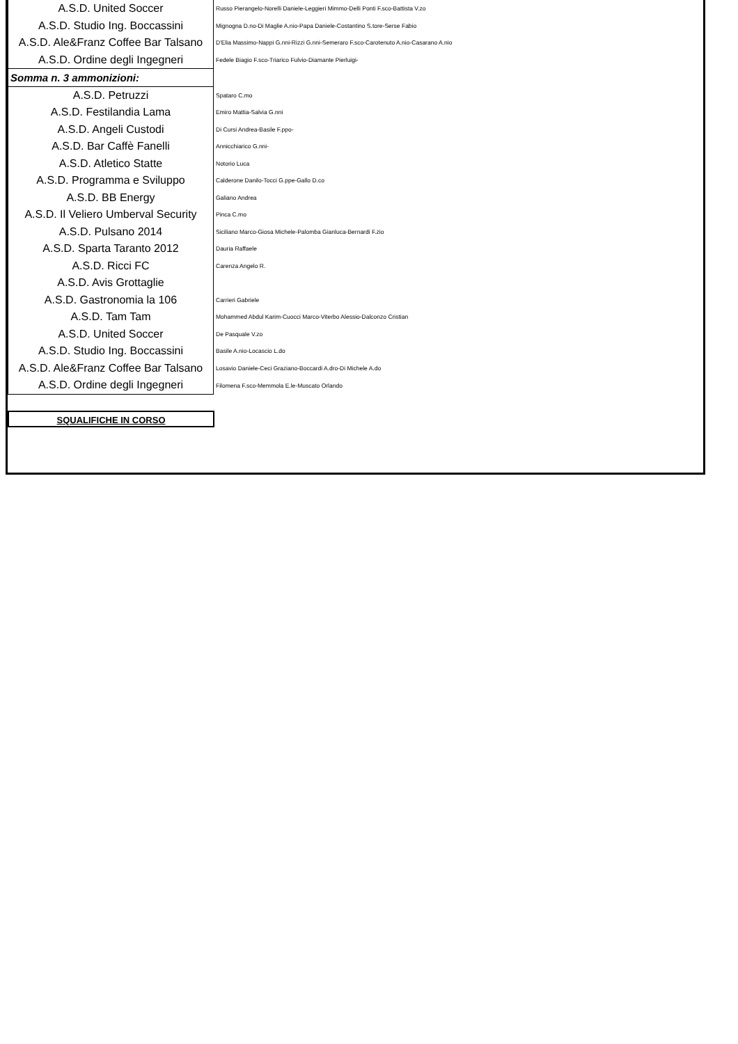| A.S.D. United Soccer | Russo Pierangelo-Norelli Daniele-Leggieri Mimmo-Delli Ponti F.sco-Battista V.zo |
| A.S.D. Studio Ing. Boccassini | Mignogna D.no-Di Maglie A.nio-Papa Daniele-Costantino S.tore-Serse Fabio |
| A.S.D. Ale&Franz Coffee Bar Talsano | D'Elia Massimo-Nappi G.nni-Rizzi G.nni-Semeraro F.sco-Carotenuto A.nio-Casarano A.nio |
| A.S.D. Ordine degli Ingegneri | Fedele Biagio F.sco-Triarico Fulvio-Diamante Pierluigi- |
| Somma n. 3 ammonizioni: | |
| A.S.D. Petruzzi | Spataro C.mo |
| A.S.D. Festilandia Lama | Emiro Mattia-Salvia G.nni |
| A.S.D. Angeli Custodi | Di Cursi Andrea-Basile F.ppo- |
| A.S.D. Bar Caffè Fanelli | Annicchiarico G.nni- |
| A.S.D. Atletico Statte | Notorio Luca |
| A.S.D. Programma e Sviluppo | Calderone Danilo-Tocci G.ppe-Gallo D.co |
| A.S.D. BB Energy | Galiano Andrea |
| A.S.D. Il Veliero Umberval Security | Pinca C.mo |
| A.S.D. Pulsano 2014 | Siciliano Marco-Giosa Michele-Palomba Gianluca-Bernardi F.zio |
| A.S.D. Sparta Taranto 2012 | Dauria Raffaele |
| A.S.D. Ricci FC | Carenza Angelo R. |
| A.S.D. Avis Grottaglie | |
| A.S.D. Gastronomia la 106 | Carrieri Gabriele |
| A.S.D. Tam Tam | Mohammed Abdul Karim-Cuocci Marco-Viterbo Alessio-Dalconzo Cristian |
| A.S.D. United Soccer | De Pasquale V.zo |
| A.S.D. Studio Ing. Boccassini | Basile A.nio-Locascio L.do |
| A.S.D. Ale&Franz Coffee Bar Talsano | Losavio Daniele-Ceci Graziano-Boccardi A.dro-Di Michele A.do |
| A.S.D. Ordine degli Ingegneri | Filomena F.sco-Memmola E.le-Muscato Orlando |
SQUALIFICHE IN CORSO